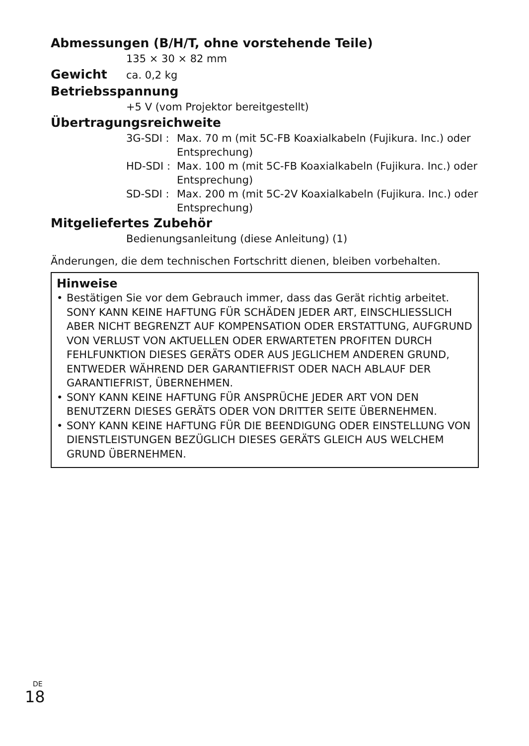Abmessungen (B/H/T, ohne vorstehende Teile)
135 × 30 × 82 mm
Gewicht
ca. 0,2 kg
Betriebsspannung
+5 V (vom Projektor bereitgestellt)
Übertragungsreichweite
3G-SDI : Max. 70 m (mit 5C-FB Koaxialkabeln (Fujikura. Inc.) oder Entsprechung)
HD-SDI : Max. 100 m (mit 5C-FB Koaxialkabeln (Fujikura. Inc.) oder Entsprechung)
SD-SDI : Max. 200 m (mit 5C-2V Koaxialkabeln (Fujikura. Inc.) oder Entsprechung)
Mitgeliefertes Zubehör
Bedienungsanleitung (diese Anleitung) (1)
Änderungen, die dem technischen Fortschritt dienen, bleiben vorbehalten.
Hinweise
• Bestätigen Sie vor dem Gebrauch immer, dass das Gerät richtig arbeitet. SONY KANN KEINE HAFTUNG FÜR SCHÄDEN JEDER ART, EINSCHLIESSLICH ABER NICHT BEGRENZT AUF KOMPENSATION ODER ERSTATTUNG, AUFGRUND VON VERLUST VON AKTUELLEN ODER ERWARTETEN PROFITEN DURCH FEHLFUNKTION DIESES GERÄTS ODER AUS JEGLICHEM ANDEREN GRUND, ENTWEDER WÄHREND DER GARANTIEFRIST ODER NACH ABLAUF DER GARANTIEFRIST, ÜBERNEHMEN.
• SONY KANN KEINE HAFTUNG FÜR ANSPRÜCHE JEDER ART VON DEN BENUTZERN DIESES GERÄTS ODER VON DRITTER SEITE ÜBERNEHMEN.
• SONY KANN KEINE HAFTUNG FÜR DIE BEENDIGUNG ODER EINSTELLUNG VON DIENSTLEISTUNGEN BEZÜGLICH DIESES GERÄTS GLEICH AUS WELCHEM GRUND ÜBERNEHMEN.
<sup>DE</sup>18